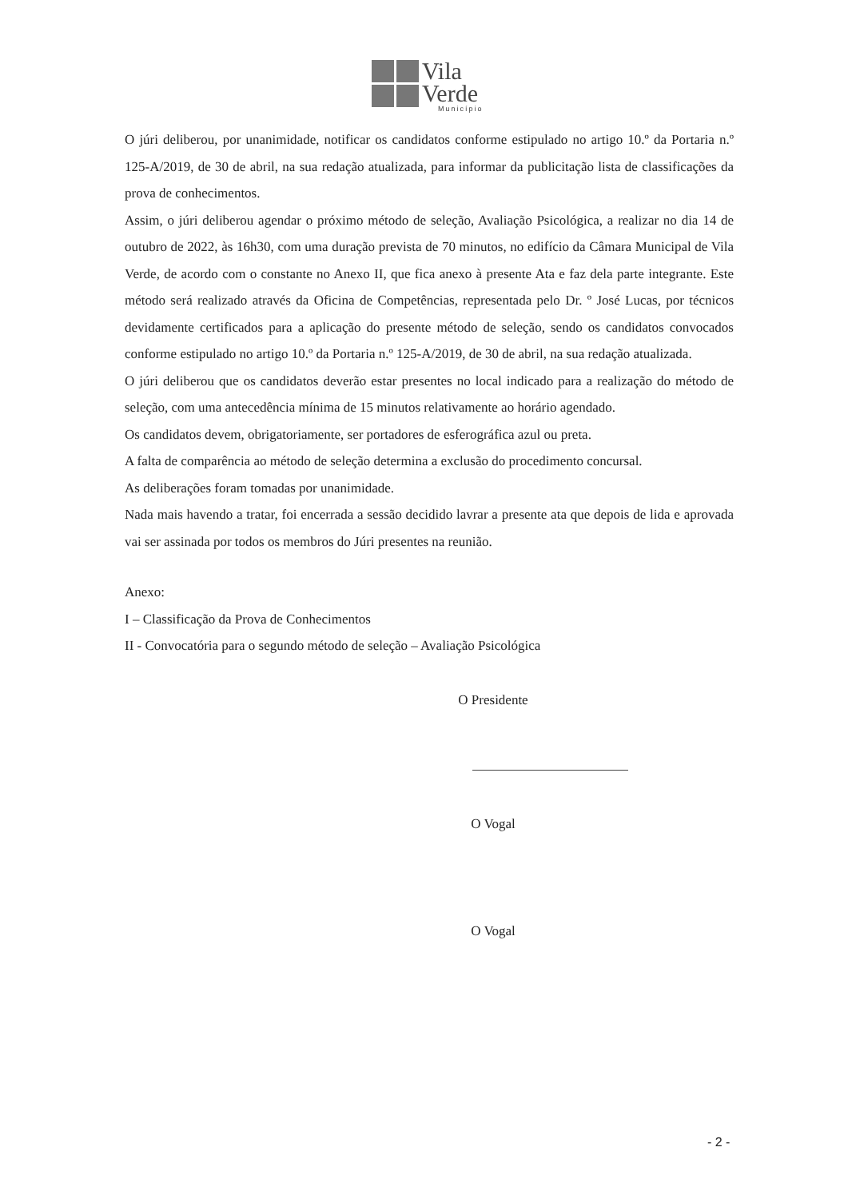Vila
Verde
Município
O júri deliberou, por unanimidade, notificar os candidatos conforme estipulado no artigo 10.º da Portaria n.º 125-A/2019, de 30 de abril, na sua redação atualizada, para informar da publicitação lista de classificações da prova de conhecimentos.
Assim, o júri deliberou agendar o próximo método de seleção, Avaliação Psicológica, a realizar no dia 14 de outubro de 2022, às 16h30, com uma duração prevista de 70 minutos, no edifício da Câmara Municipal de Vila Verde, de acordo com o constante no Anexo II, que fica anexo à presente Ata e faz dela parte integrante. Este método será realizado através da Oficina de Competências, representada pelo Dr. º José Lucas, por técnicos devidamente certificados para a aplicação do presente método de seleção, sendo os candidatos convocados conforme estipulado no artigo 10.º da Portaria n.º 125-A/2019, de 30 de abril, na sua redação atualizada.
O júri deliberou que os candidatos deverão estar presentes no local indicado para a realização do método de seleção, com uma antecedência mínima de 15 minutos relativamente ao horário agendado.
Os candidatos devem, obrigatoriamente, ser portadores de esferográfica azul ou preta.
A falta de comparência ao método de seleção determina a exclusão do procedimento concursal.
As deliberações foram tomadas por unanimidade.
Nada mais havendo a tratar, foi encerrada a sessão decidido lavrar a presente ata que depois de lida e aprovada vai ser assinada por todos os membros do Júri presentes na reunião.
Anexo:
I – Classificação da Prova de Conhecimentos
II - Convocatória para o segundo método de seleção – Avaliação Psicológica
O Presidente
O Vogal
O Vogal
- 2 -